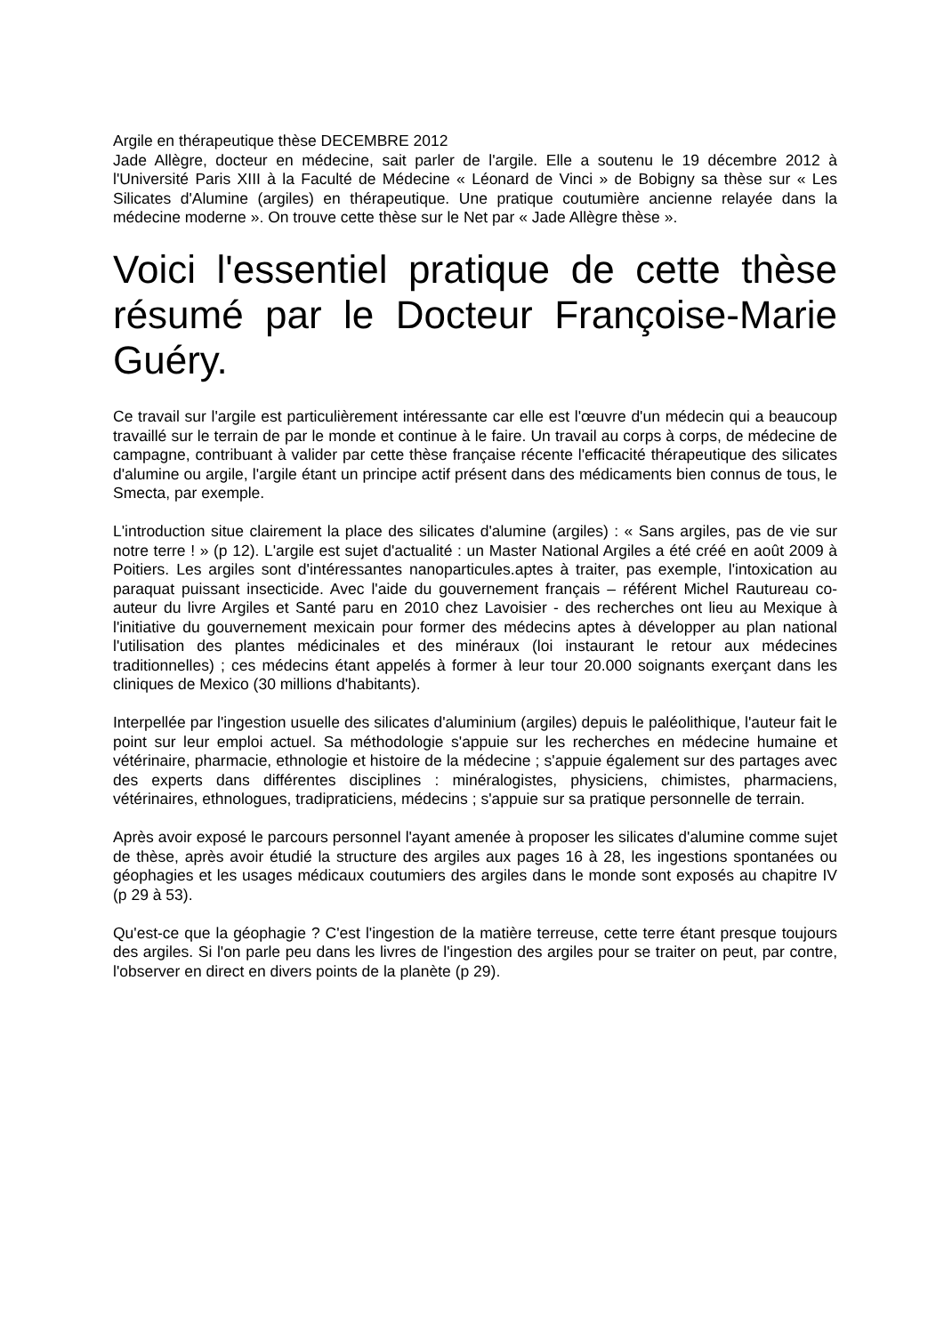Argile en thérapeutique thèse DECEMBRE 2012
Jade Allègre, docteur en médecine, sait parler de l'argile. Elle a soutenu le 19 décembre 2012 à l'Université Paris XIII à la Faculté de Médecine « Léonard de Vinci » de Bobigny sa thèse sur « Les Silicates d'Alumine (argiles) en thérapeutique. Une pratique coutumière ancienne relayée dans la médecine moderne ». On trouve cette thèse sur le Net par « Jade Allègre thèse ».
Voici l'essentiel pratique de cette thèse résumé par le Docteur Françoise-Marie Guéry.
Ce travail sur l'argile est particulièrement intéressante car elle est l'œuvre d'un médecin qui a beaucoup travaillé sur le terrain de par le monde et continue à le faire. Un travail au corps à corps, de médecine de campagne, contribuant à valider par cette thèse française récente l'efficacité thérapeutique des silicates d'alumine ou argile, l'argile étant un principe actif présent dans des médicaments bien connus de tous, le Smecta, par exemple.
L'introduction situe clairement la place des silicates d'alumine (argiles) : « Sans argiles, pas de vie sur notre terre ! » (p 12). L'argile est sujet d'actualité : un Master National Argiles a été créé en août 2009 à Poitiers. Les argiles sont d'intéressantes nanoparticules.aptes à traiter, pas exemple, l'intoxication au paraquat puissant insecticide. Avec l'aide du gouvernement français – référent Michel Rautureau co-auteur du livre Argiles et Santé paru en 2010 chez Lavoisier - des recherches ont lieu au Mexique à l'initiative du gouvernement mexicain pour former des médecins aptes à développer au plan national l'utilisation des plantes médicinales et des minéraux (loi instaurant le retour aux médecines traditionnelles) ; ces médecins étant appelés à former à leur tour 20.000 soignants exerçant dans les cliniques de Mexico (30 millions d'habitants).
Interpellée par l'ingestion usuelle des silicates d'aluminium (argiles) depuis le paléolithique, l'auteur fait le point sur leur emploi actuel. Sa méthodologie s'appuie sur les recherches en médecine humaine et vétérinaire, pharmacie, ethnologie et histoire de la médecine ; s'appuie également sur des partages avec des experts dans différentes disciplines : minéralogistes, physiciens, chimistes, pharmaciens, vétérinaires, ethnologues, tradipraticiens, médecins ; s'appuie sur sa pratique personnelle de terrain.
Après avoir exposé le parcours personnel l'ayant amenée à proposer les silicates d'alumine comme sujet de thèse, après avoir étudié la structure des argiles aux pages 16 à 28, les ingestions spontanées ou géophagies et les usages médicaux coutumiers des argiles dans le monde sont exposés au chapitre IV (p 29 à 53).
Qu'est-ce que la géophagie ? C'est l'ingestion de la matière terreuse, cette terre étant presque toujours des argiles. Si l'on parle peu dans les livres de l'ingestion des argiles pour se traiter on peut, par contre, l'observer en direct en divers points de la planète (p 29).